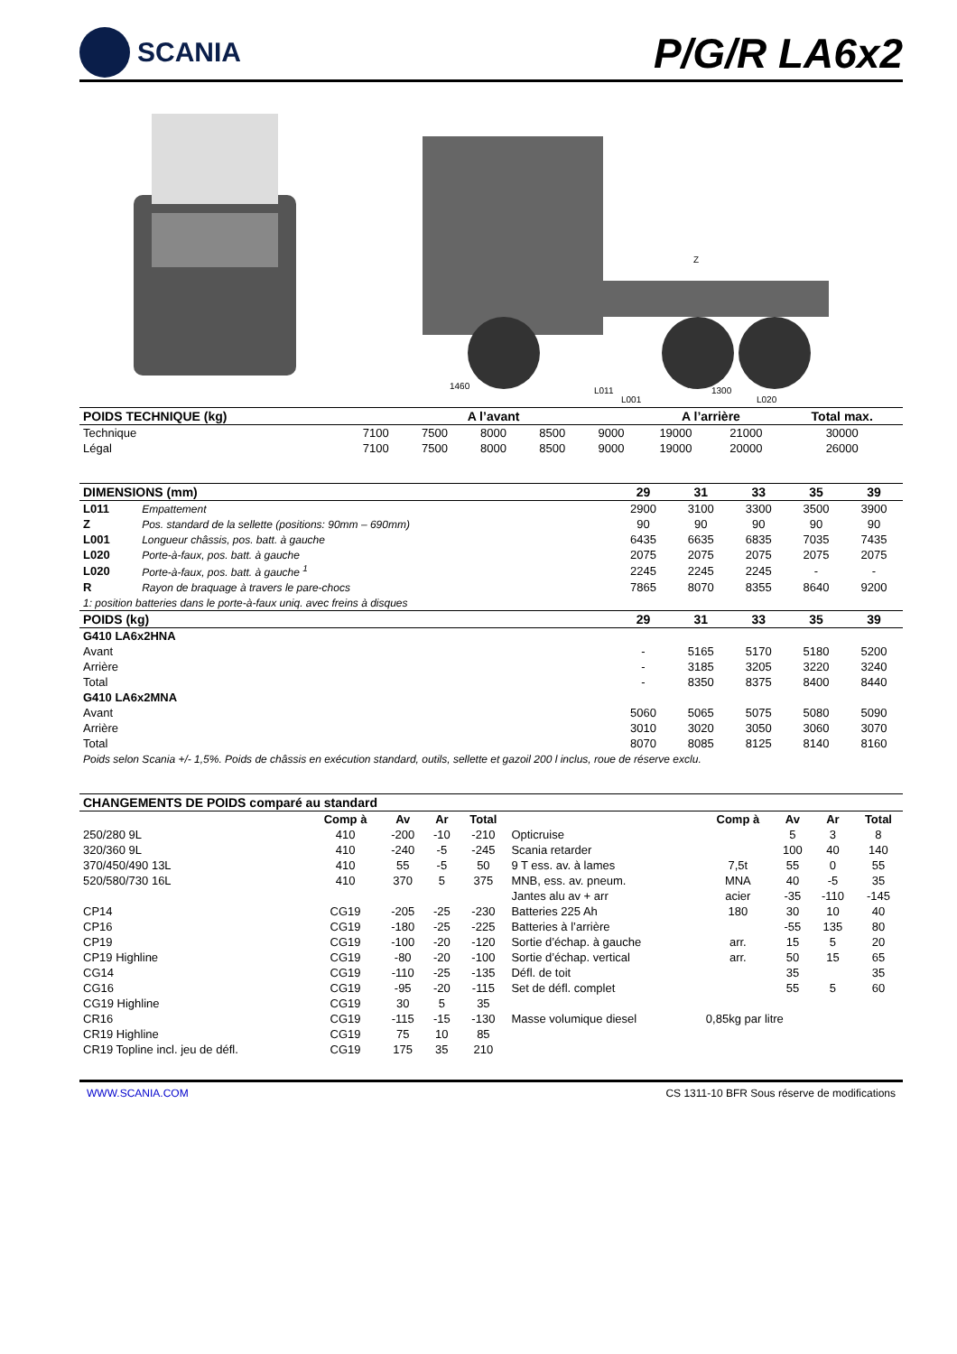SCANIA
P/G/R LA6x2
1460
L011
1300
L020
L001
Z
| POIDS TECHNIQUE (kg) | A l’avant | | | | | A l’arrière | | Total max. |
| --- | --- | --- | --- | --- | --- | --- | --- | --- |
| Technique | 7100 | 7500 | 8000 | 8500 | 9000 | 19000 | 21000 | 30000 |
| Légal | 7100 | 7500 | 8000 | 8500 | 9000 | 19000 | 20000 | 26000 |
| DIMENSIONS (mm) | | 29 | 31 | 33 | 35 | 39 |
| --- | --- | --- | --- | --- | --- | --- |
| L011 | Empattement | 2900 | 3100 | 3300 | 3500 | 3900 |
| Z | Pos. standard de la sellette (positions: 90mm – 690mm) | 90 | 90 | 90 | 90 | 90 |
| L001 | Longueur châssis, pos. batt. à gauche | 6435 | 6635 | 6835 | 7035 | 7435 |
| L020 | Porte-à-faux, pos. batt. à gauche | 2075 | 2075 | 2075 | 2075 | 2075 |
| L020 | Porte-à-faux, pos. batt. à gauche <sup>1</sup> | 2245 | 2245 | 2245 | - | - |
| R | Rayon de braquage à travers le pare-chocs | 7865 | 8070 | 8355 | 8640 | 9200 |
| 1: position batteries dans le porte-à-faux uniq. avec freins à disques | | | | | | |
| POIDS (kg) | | 29 | 31 | 33 | 35 | 39 |
| G410 LA6x2HNA | | | | | | |
| Avant | | - | 5165 | 5170 | 5180 | 5200 |
| Arrière | | - | 3185 | 3205 | 3220 | 3240 |
| Total | | - | 8350 | 8375 | 8400 | 8440 |
| G410 LA6x2MNA | | | | | | |
| Avant | | 5060 | 5065 | 5075 | 5080 | 5090 |
| Arrière | | 3010 | 3020 | 3050 | 3060 | 3070 |
| Total | | 8070 | 8085 | 8125 | 8140 | 8160 |
| Poids selon Scania +/- 1,5%. Poids de châssis en exécution standard, outils, sellette et gazoil 200 l inclus, roue de réserve exclu. | | | | | | |
| CHANGEMENTS DE POIDS comparé au standard | | | | | | | | | |
| --- | --- | --- | --- | --- | --- | --- | --- | --- | --- |
| | Comp à | Av | Ar | Total | | Comp à | Av | Ar | Total |
| 250/280 9L | 410 | -200 | -10 | -210 | Opticruise | | 5 | 3 | 8 |
| 320/360 9L | 410 | -240 | -5 | -245 | Scania retarder | | 100 | 40 | 140 |
| 370/450/490 13L | 410 | 55 | -5 | 50 | 9 T ess. av. à lames | 7,5t | 55 | 0 | 55 |
| 520/580/730 16L | 410 | 370 | 5 | 375 | MNB, ess. av. pneum. | MNA | 40 | -5 | 35 |
| | | | | | Jantes alu av + arr | acier | -35 | -110 | -145 |
| CP14 | CG19 | -205 | -25 | -230 | Batteries 225 Ah | 180 | 30 | 10 | 40 |
| CP16 | CG19 | -180 | -25 | -225 | Batteries à l’arrière | | -55 | 135 | 80 |
| CP19 | CG19 | -100 | -20 | -120 | Sortie d’échap. à gauche | arr. | 15 | 5 | 20 |
| CP19 Highline | CG19 | -80 | -20 | -100 | Sortie d’échap. vertical | arr. | 50 | 15 | 65 |
| CG14 | CG19 | -110 | -25 | -135 | Défl. de toit | | 35 | | 35 |
| CG16 | CG19 | -95 | -20 | -115 | Set de défl. complet | | 55 | 5 | 60 |
| CG19 Highline | CG19 | 30 | 5 | 35 | | | | | |
| CR16 | CG19 | -115 | -15 | -130 | Masse volumique diesel | 0,85kg par litre | | | |
| CR19 Highline | CG19 | 75 | 10 | 85 | | | | | |
| CR19 Topline incl. jeu de défl. | CG19 | 175 | 35 | 210 | | | | | |
WWW.SCANIA.COM CS 1311-10 BFR Sous réserve de modifications